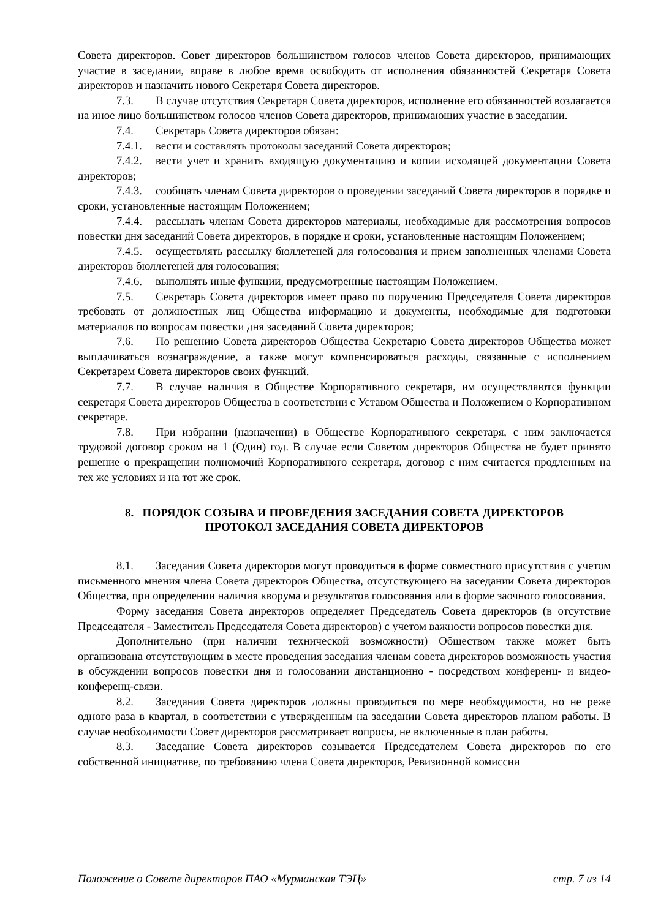Совета директоров. Совет директоров большинством голосов членов Совета директоров, принимающих участие в заседании, вправе в любое время освободить от исполнения обязанностей Секретаря Совета директоров и назначить нового Секретаря Совета директоров.
7.3. В случае отсутствия Секретаря Совета директоров, исполнение его обязанностей возлагается на иное лицо большинством голосов членов Совета директоров, принимающих участие в заседании.
7.4. Секретарь Совета директоров обязан:
7.4.1. вести и составлять протоколы заседаний Совета директоров;
7.4.2. вести учет и хранить входящую документацию и копии исходящей документации Совета директоров;
7.4.3. сообщать членам Совета директоров о проведении заседаний Совета директоров в порядке и сроки, установленные настоящим Положением;
7.4.4. рассылать членам Совета директоров материалы, необходимые для рассмотрения вопросов повестки дня заседаний Совета директоров, в порядке и сроки, установленные настоящим Положением;
7.4.5. осуществлять рассылку бюллетеней для голосования и прием заполненных членами Совета директоров бюллетеней для голосования;
7.4.6. выполнять иные функции, предусмотренные настоящим Положением.
7.5. Секретарь Совета директоров имеет право по поручению Председателя Совета директоров требовать от должностных лиц Общества информацию и документы, необходимые для подготовки материалов по вопросам повестки дня заседаний Совета директоров;
7.6. По решению Совета директоров Общества Секретарю Совета директоров Общества может выплачиваться вознаграждение, а также могут компенсироваться расходы, связанные с исполнением Секретарем Совета директоров своих функций.
7.7. В случае наличия в Обществе Корпоративного секретаря, им осуществляются функции секретаря Совета директоров Общества в соответствии с Уставом Общества и Положением о Корпоративном секретаре.
7.8. При избрании (назначении) в Обществе Корпоративного секретаря, с ним заключается трудовой договор сроком на 1 (Один) год. В случае если Советом директоров Общества не будет принято решение о прекращении полномочий Корпоративного секретаря, договор с ним считается продленным на тех же условиях и на тот же срок.
8. ПОРЯДОК СОЗЫВА И ПРОВЕДЕНИЯ ЗАСЕДАНИЯ СОВЕТА ДИРЕКТОРОВ
ПРОТОКОЛ ЗАСЕДАНИЯ СОВЕТА ДИРЕКТОРОВ
8.1. Заседания Совета директоров могут проводиться в форме совместного присутствия с учетом письменного мнения члена Совета директоров Общества, отсутствующего на заседании Совета директоров Общества, при определении наличия кворума и результатов голосования или в форме заочного голосования.
Форму заседания Совета директоров определяет Председатель Совета директоров (в отсутствие Председателя - Заместитель Председателя Совета директоров) с учетом важности вопросов повестки дня.
Дополнительно (при наличии технической возможности) Обществом также может быть организована отсутствующим в месте проведения заседания членам совета директоров возможность участия в обсуждении вопросов повестки дня и голосовании дистанционно - посредством конференц- и видео-конференц-связи.
8.2. Заседания Совета директоров должны проводиться по мере необходимости, но не реже одного раза в квартал, в соответствии с утвержденным на заседании Совета директоров планом работы. В случае необходимости Совет директоров рассматривает вопросы, не включенные в план работы.
8.3. Заседание Совета директоров созывается Председателем Совета директоров по его собственной инициативе, по требованию члена Совета директоров, Ревизионной комиссии
Положение о Совете директоров ПАО «Мурманская ТЭЦ» стр. 7 из 14